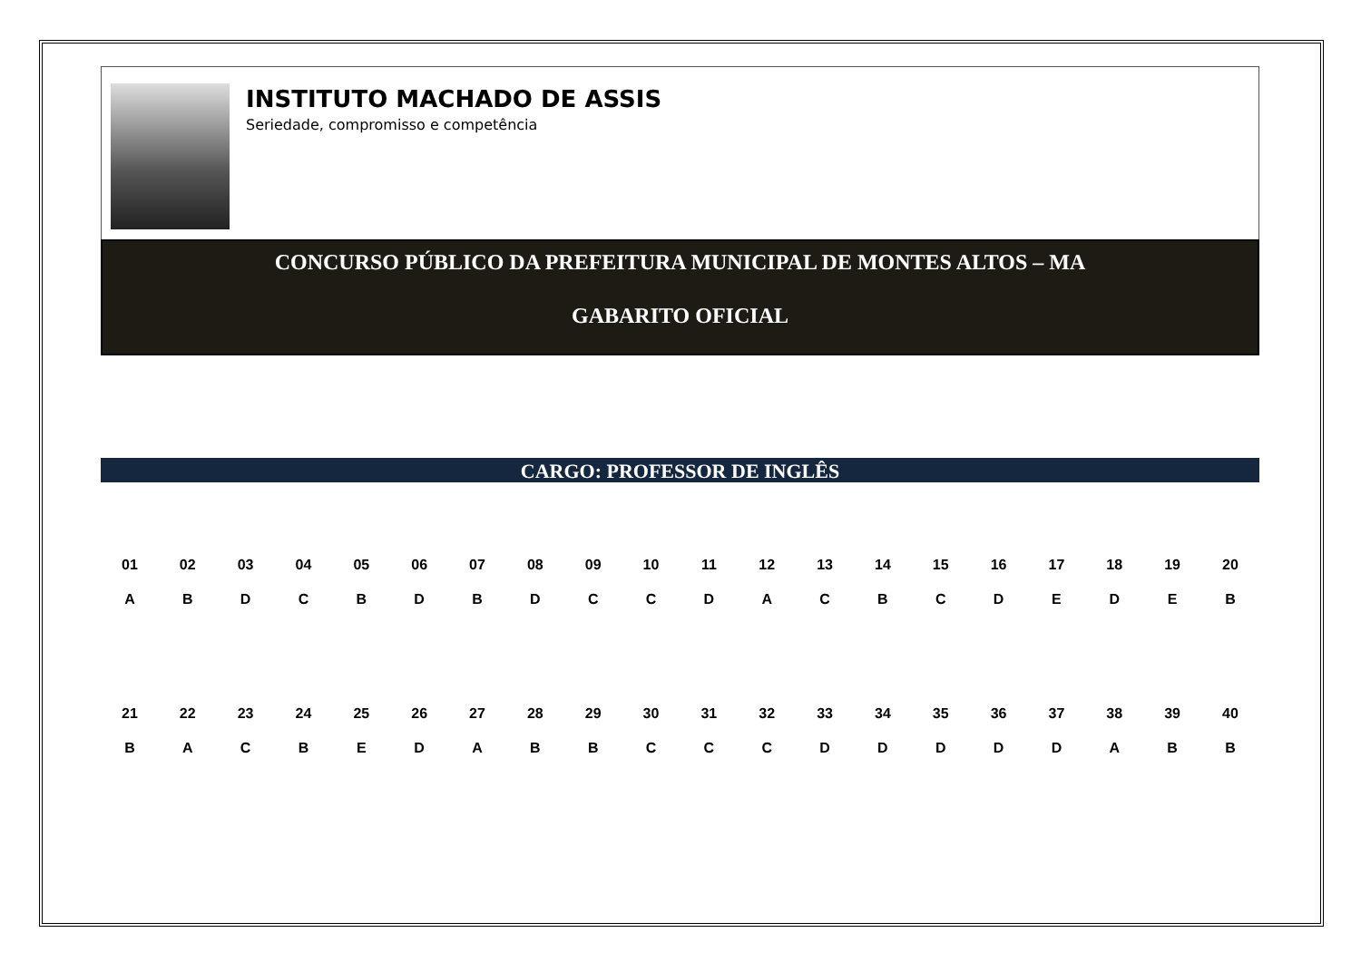INSTITUTO MACHADO DE ASSIS
Seriedade, compromisso e competência
CONCURSO PÚBLICO DA PREFEITURA MUNICIPAL DE MONTES ALTOS – MA
GABARITO OFICIAL
CARGO: PROFESSOR DE INGLÊS
| 01 | 02 | 03 | 04 | 05 | 06 | 07 | 08 | 09 | 10 | 11 | 12 | 13 | 14 | 15 | 16 | 17 | 18 | 19 | 20 |
| --- | --- | --- | --- | --- | --- | --- | --- | --- | --- | --- | --- | --- | --- | --- | --- | --- | --- | --- | --- |
| A | B | D | C | B | D | B | D | C | C | D | A | C | B | C | D | E | D | E | B |
| 21 | 22 | 23 | 24 | 25 | 26 | 27 | 28 | 29 | 30 | 31 | 32 | 33 | 34 | 35 | 36 | 37 | 38 | 39 | 40 |
| --- | --- | --- | --- | --- | --- | --- | --- | --- | --- | --- | --- | --- | --- | --- | --- | --- | --- | --- | --- |
| B | A | C | B | E | D | A | B | B | C | C | C | D | D | D | D | D | A | B | B |